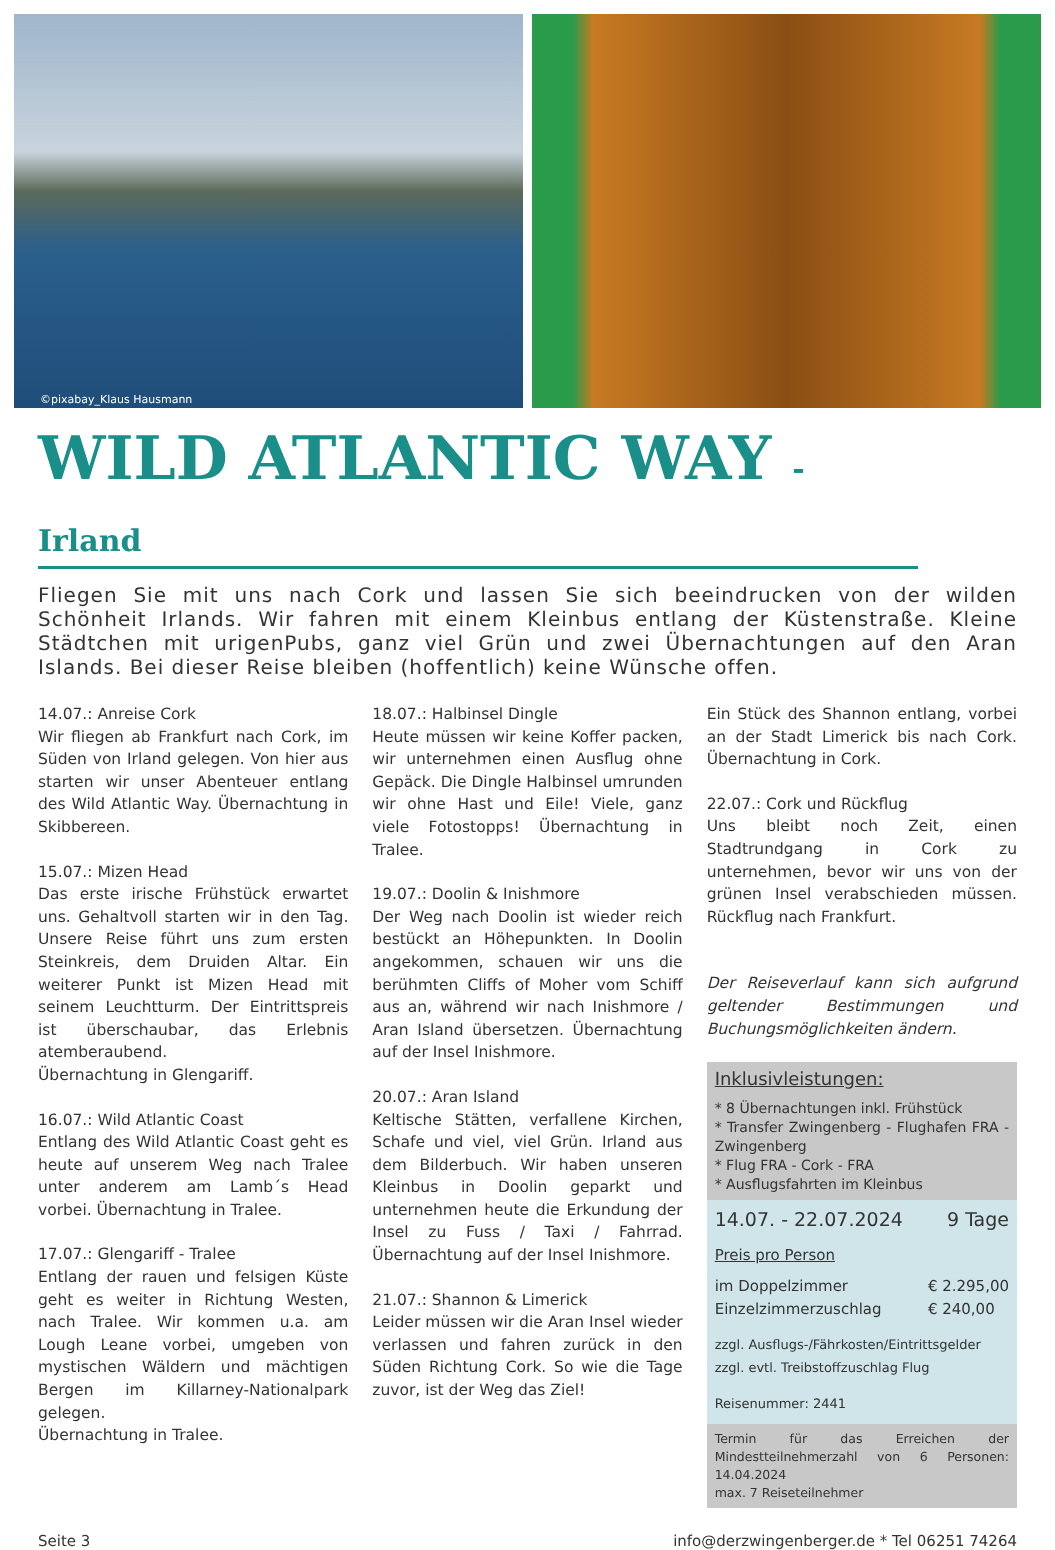©pixabay_Klaus Hausmann
WILD ATLANTIC WAY - Irland
Fliegen Sie mit uns nach Cork und lassen Sie sich beeindrucken von der wilden Schönheit Irlands. Wir fahren mit einem Kleinbus entlang der Küstenstraße. Kleine Städtchen mit urigenPubs, ganz viel Grün und zwei Übernachtungen auf den Aran Islands. Bei dieser Reise bleiben (hoffentlich) keine Wünsche offen.
14.07.: Anreise Cork
Wir fliegen ab Frankfurt nach Cork, im Süden von Irland gelegen. Von hier aus starten wir unser Abenteuer entlang des Wild Atlantic Way. Übernachtung in Skibbereen.
15.07.: Mizen Head
Das erste irische Frühstück erwartet uns. Gehaltvoll starten wir in den Tag. Unsere Reise führt uns zum ersten Steinkreis, dem Druiden Altar. Ein weiterer Punkt ist Mizen Head mit seinem Leuchtturm. Der Eintrittspreis ist überschaubar, das Erlebnis atemberaubend.
Übernachtung in Glengariff.
16.07.: Wild Atlantic Coast
Entlang des Wild Atlantic Coast geht es heute auf unserem Weg nach Tralee unter anderem am Lamb´s Head vorbei. Übernachtung in Tralee.
17.07.: Glengariff - Tralee
Entlang der rauen und felsigen Küste geht es weiter in Richtung Westen, nach Tralee. Wir kommen u.a. am Lough Leane vorbei, umgeben von mystischen Wäldern und mächtigen Bergen im Killarney-Nationalpark gelegen.
Übernachtung in Tralee.
18.07.: Halbinsel Dingle
Heute müssen wir keine Koffer packen, wir unternehmen einen Ausflug ohne Gepäck. Die Dingle Halbinsel umrunden wir ohne Hast und Eile! Viele, ganz viele Fotostopps! Übernachtung in Tralee.
19.07.: Doolin & Inishmore
Der Weg nach Doolin ist wieder reich bestückt an Höhepunkten. In Doolin angekommen, schauen wir uns die berühmten Cliffs of Moher vom Schiff aus an, während wir nach Inishmore / Aran Island übersetzen. Übernachtung auf der Insel Inishmore.
20.07.: Aran Island
Keltische Stätten, verfallene Kirchen, Schafe und viel, viel Grün. Irland aus dem Bilderbuch. Wir haben unseren Kleinbus in Doolin geparkt und unternehmen heute die Erkundung der Insel zu Fuss / Taxi / Fahrrad. Übernachtung auf der Insel Inishmore.
21.07.: Shannon & Limerick
Leider müssen wir die Aran Insel wieder verlassen und fahren zurück in den Süden Richtung Cork. So wie die Tage zuvor, ist der Weg das Ziel!
Ein Stück des Shannon entlang, vorbei an der Stadt Limerick bis nach Cork. Übernachtung in Cork.
22.07.: Cork und Rückflug
Uns bleibt noch Zeit, einen Stadtrundgang in Cork zu unternehmen, bevor wir uns von der grünen Insel verabschieden müssen. Rückflug nach Frankfurt.
Der Reiseverlauf kann sich aufgrund geltender Bestimmungen und Buchungsmöglichkeiten ändern.
Inklusivleistungen:
* 8 Übernachtungen inkl. Frühstück
* Transfer Zwingenberg - Flughafen FRA - Zwingenberg
* Flug FRA - Cork - FRA
* Ausflugsfahrten im Kleinbus
14.07. - 22.07.2024 9 Tage
Preis pro Person
im Doppelzimmer
Einzelzimmerzuschlag € 2.295,00
€ 240,00
zzgl. Ausflugs-/Fährkosten/Eintrittsgelder
zzgl. evtl. Treibstoffzuschlag Flug
Reisenummer: 2441
Termin für das Erreichen der Mindestteilnehmerzahl von 6 Personen: 14.04.2024
max. 7 Reiseteilnehmer
Seite 3 info@derzwingenberger.de * Tel 06251 74264